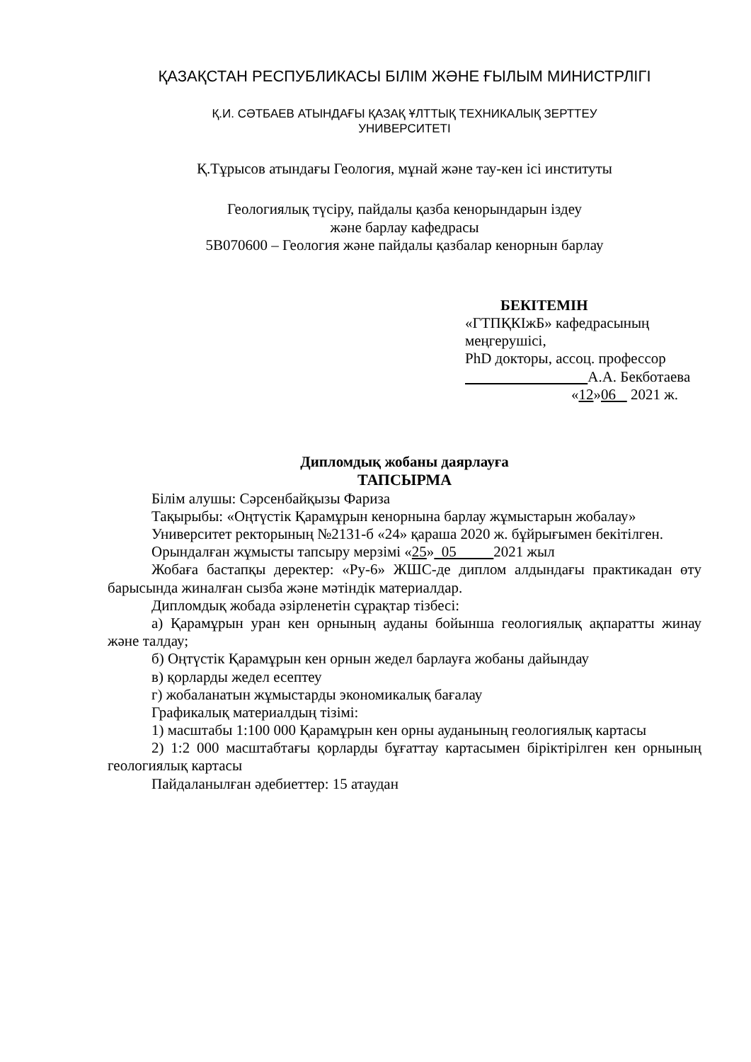ҚАЗАҚСТАН РЕСПУБЛИКАСЫ БІЛІМ ЖӘНЕ ҒЫЛЫМ МИНИСТРЛІГІ
Қ.И. СӘТБАЕВ АТЫНДАҒЫ ҚАЗАҚ ҰЛТТЫҚ ТЕХНИКАЛЫҚ ЗЕРТТЕУ
УНИВЕРСИТЕТІ
Қ.Тұрысов атындағы Геология, мұнай және тау-кен ісі институты
Геологиялық түсіру, пайдалы қазба кенорындарын іздеу
және барлау кафедрасы
5В070600 – Геология және пайдалы қазбалар кенорнын барлау
БЕКІТЕМІН
«ГТПҚКІжБ» кафедрасының
меңгерушісі,
PhD докторы, ассоц. профессор
А.А. Бекботаева
«12»06 2021 ж.
Дипломдық жобаны даярлауға
ТАПСЫРМА
Білім алушы: Сәрсенбайқызы Фариза
Тақырыбы: «Оңтүстік Қарамұрын кенорнына барлау жұмыстарын жобалау»
Университет ректорының №2131-б «24» қараша 2020 ж. бұйрығымен бекітілген.
Орындалған жұмысты тапсыру мерзімі «25» 05 2021 жыл
Жобаға бастапқы деректер: «Ру-6» ЖШС-де диплом алдындағы практикадан өту барысында жиналған сызба және мәтіндік материалдар.
Дипломдық жобада әзірленетін сұрақтар тізбесі:
а) Қарамұрын уран кен орнының ауданы бойынша геологиялық ақпаратты жинау және талдау;
б) Оңтүстік Қарамұрын кен орнын жедел барлауға жобаны дайындау
в) қорларды жедел есептеу
г) жобаланатын жұмыстарды экономикалық бағалау
Графикалық материалдың тізімі:
1) масштабы 1:100 000 Қарамұрын кен орны ауданының геологиялық картасы
2) 1:2 000 масштабтағы қорларды бұғаттау картасымен біріктірілген кен орнының геологиялық картасы
Пайдаланылған әдебиеттер: 15 атаудан